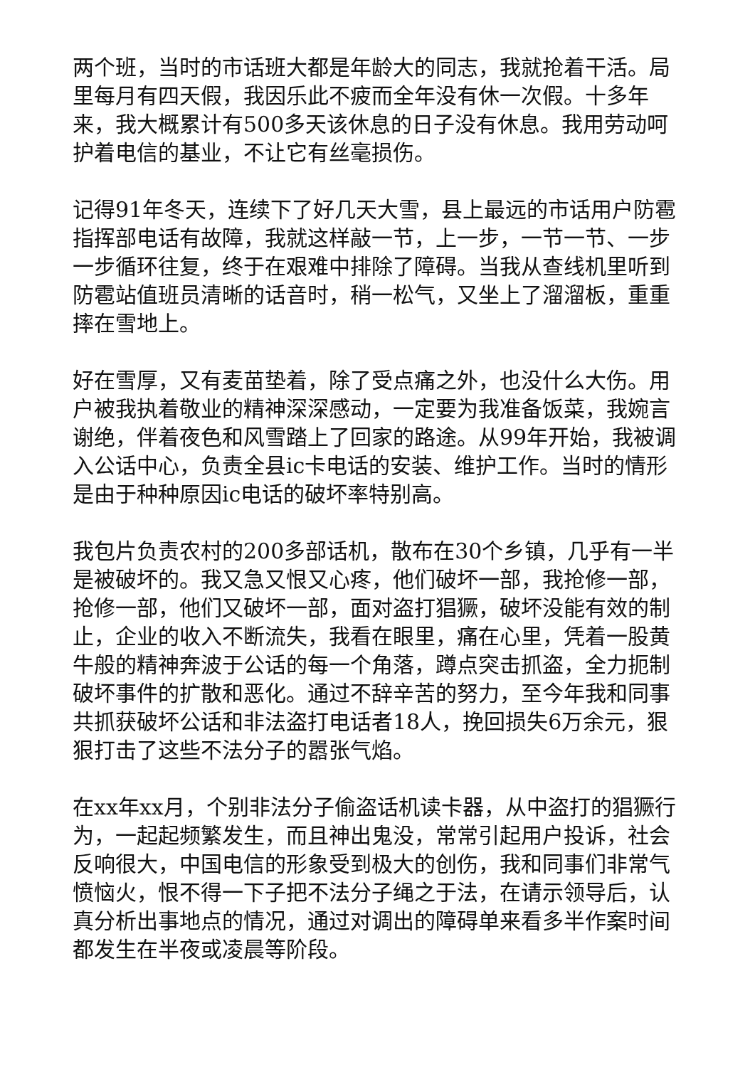两个班，当时的市话班大都是年龄大的同志，我就抢着干活。局里每月有四天假，我因乐此不疲而全年没有休一次假。十多年来，我大概累计有500多天该休息的日子没有休息。我用劳动呵护着电信的基业，不让它有丝毫损伤。
记得91年冬天，连续下了好几天大雪，县上最远的市话用户防雹指挥部电话有故障，我就这样敲一节，上一步，一节一节、一步一步循环往复，终于在艰难中排除了障碍。当我从查线机里听到防雹站值班员清晰的话音时，稍一松气，又坐上了溜溜板，重重摔在雪地上。
好在雪厚，又有麦苗垫着，除了受点痛之外，也没什么大伤。用户被我执着敬业的精神深深感动，一定要为我准备饭菜，我婉言谢绝，伴着夜色和风雪踏上了回家的路途。从99年开始，我被调入公话中心，负责全县ic卡电话的安装、维护工作。当时的情形是由于种种原因ic电话的破坏率特别高。
我包片负责农村的200多部话机，散布在30个乡镇，几乎有一半是被破坏的。我又急又恨又心疼，他们破坏一部，我抢修一部，抢修一部，他们又破坏一部，面对盗打猖獗，破坏没能有效的制止，企业的收入不断流失，我看在眼里，痛在心里，凭着一股黄牛般的精神奔波于公话的每一个角落，蹲点突击抓盗，全力扼制破坏事件的扩散和恶化。通过不辞辛苦的努力，至今年我和同事共抓获破坏公话和非法盗打电话者18人，挽回损失6万余元，狠狠打击了这些不法分子的嚣张气焰。
在xx年xx月，个别非法分子偷盗话机读卡器，从中盗打的猖獗行为，一起起频繁发生，而且神出鬼没，常常引起用户投诉，社会反响很大，中国电信的形象受到极大的创伤，我和同事们非常气愤恼火，恨不得一下子把不法分子绳之于法，在请示领导后，认真分析出事地点的情况，通过对调出的障碍单来看多半作案时间都发生在半夜或凌晨等阶段。